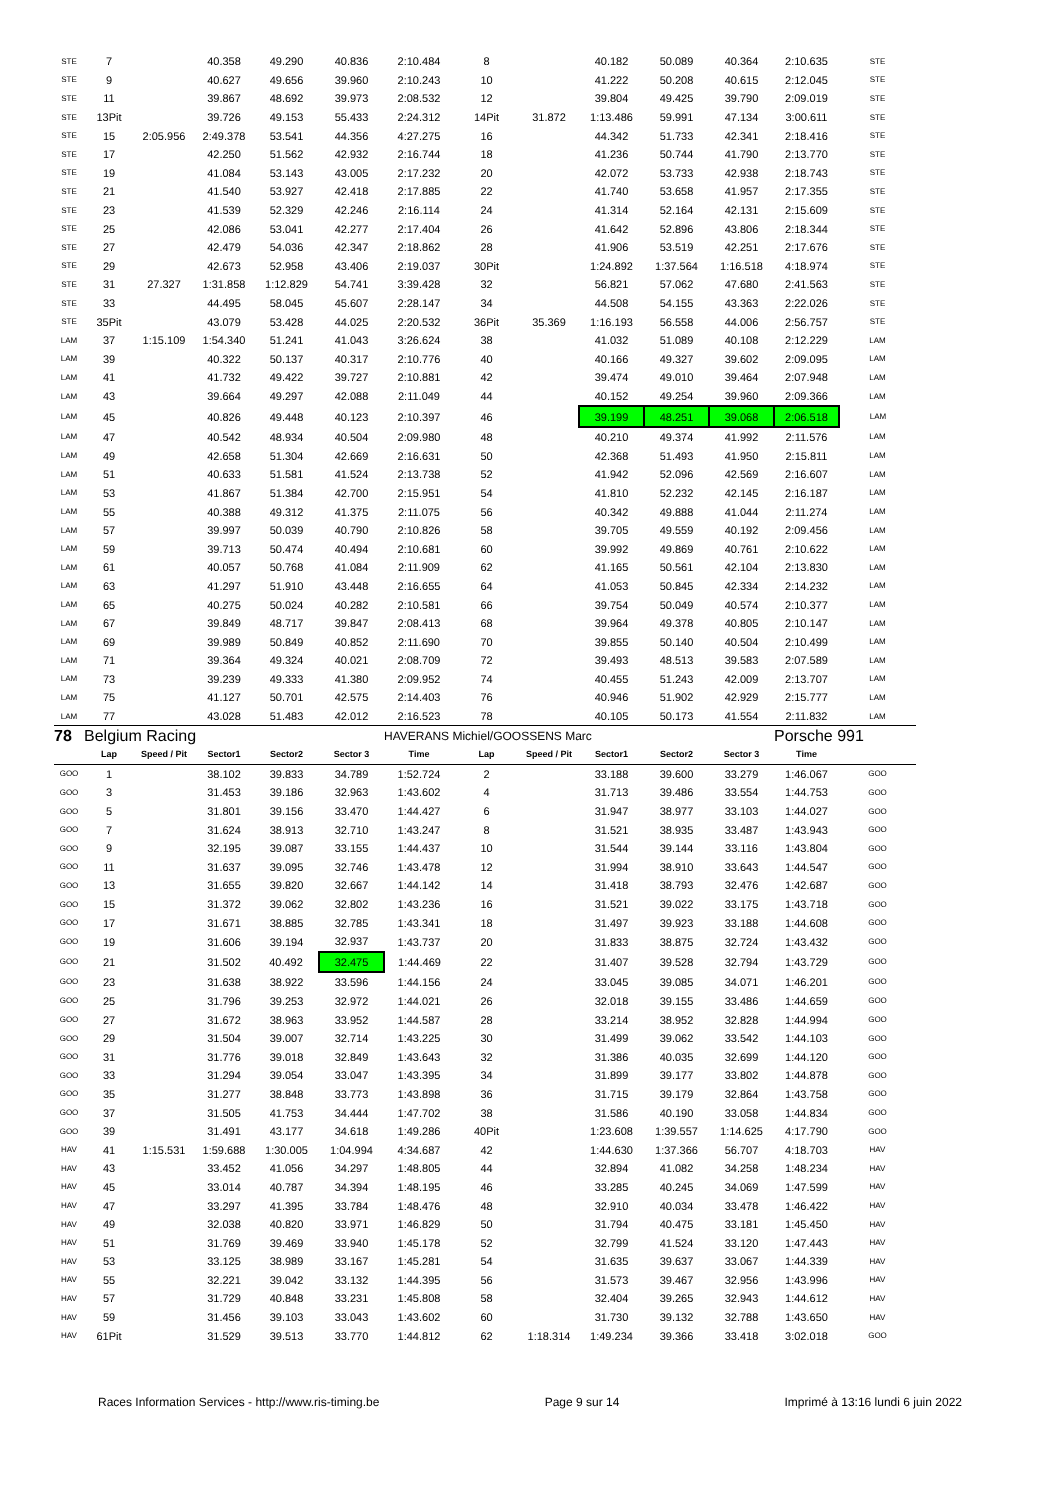| STE | 7 | | 40.358 | 49.290 | 40.836 | 2:10.484 | 8 | | 40.182 | 50.089 | 40.364 | 2:10.635 | STE |
| STE | 9 | | 40.627 | 49.656 | 39.960 | 2:10.243 | 10 | | 41.222 | 50.208 | 40.615 | 2:12.045 | STE |
| STE | 11 | | 39.867 | 48.692 | 39.973 | 2:08.532 | 12 | | 39.804 | 49.425 | 39.790 | 2:09.019 | STE |
| STE | 13Pit | | 39.726 | 49.153 | 55.433 | 2:24.312 | 14Pit | 31.872 | 1:13.486 | 59.991 | 47.134 | 3:00.611 | STE |
| STE | 15 | 2:05.956 | 2:49.378 | 53.541 | 44.356 | 4:27.275 | 16 | | 44.342 | 51.733 | 42.341 | 2:18.416 | STE |
| STE | 17 | | 42.250 | 51.562 | 42.932 | 2:16.744 | 18 | | 41.236 | 50.744 | 41.790 | 2:13.770 | STE |
| STE | 19 | | 41.084 | 53.143 | 43.005 | 2:17.232 | 20 | | 42.072 | 53.733 | 42.938 | 2:18.743 | STE |
| STE | 21 | | 41.540 | 53.927 | 42.418 | 2:17.885 | 22 | | 41.740 | 53.658 | 41.957 | 2:17.355 | STE |
| STE | 23 | | 41.539 | 52.329 | 42.246 | 2:16.114 | 24 | | 41.314 | 52.164 | 42.131 | 2:15.609 | STE |
| STE | 25 | | 42.086 | 53.041 | 42.277 | 2:17.404 | 26 | | 41.642 | 52.896 | 43.806 | 2:18.344 | STE |
| STE | 27 | | 42.479 | 54.036 | 42.347 | 2:18.862 | 28 | | 41.906 | 53.519 | 42.251 | 2:17.676 | STE |
| STE | 29 | | 42.673 | 52.958 | 43.406 | 2:19.037 | 30Pit | | 1:24.892 | 1:37.564 | 1:16.518 | 4:18.974 | STE |
| STE | 31 | 27.327 | 1:31.858 | 1:12.829 | 54.741 | 3:39.428 | 32 | | 56.821 | 57.062 | 47.680 | 2:41.563 | STE |
| STE | 33 | | 44.495 | 58.045 | 45.607 | 2:28.147 | 34 | | 44.508 | 54.155 | 43.363 | 2:22.026 | STE |
| STE | 35Pit | | 43.079 | 53.428 | 44.025 | 2:20.532 | 36Pit | 35.369 | 1:16.193 | 56.558 | 44.006 | 2:56.757 | STE |
| LAM | 37 | 1:15.109 | 1:54.340 | 51.241 | 41.043 | 3:26.624 | 38 | | 41.032 | 51.089 | 40.108 | 2:12.229 | LAM |
| LAM | 39 | | 40.322 | 50.137 | 40.317 | 2:10.776 | 40 | | 40.166 | 49.327 | 39.602 | 2:09.095 | LAM |
| LAM | 41 | | 41.732 | 49.422 | 39.727 | 2:10.881 | 42 | | 39.474 | 49.010 | 39.464 | 2:07.948 | LAM |
| LAM | 43 | | 39.664 | 49.297 | 42.088 | 2:11.049 | 44 | | 40.152 | 49.254 | 39.960 | 2:09.366 | LAM |
| LAM | 45 | | 40.826 | 49.448 | 40.123 | 2:10.397 | 46 | | 39.199 | 48.251 | 39.068 | 2:06.518 | LAM |
| LAM | 47 | | 40.542 | 48.934 | 40.504 | 2:09.980 | 48 | | 40.210 | 49.374 | 41.992 | 2:11.576 | LAM |
| LAM | 49 | | 42.658 | 51.304 | 42.669 | 2:16.631 | 50 | | 42.368 | 51.493 | 41.950 | 2:15.811 | LAM |
| LAM | 51 | | 40.633 | 51.581 | 41.524 | 2:13.738 | 52 | | 41.942 | 52.096 | 42.569 | 2:16.607 | LAM |
| LAM | 53 | | 41.867 | 51.384 | 42.700 | 2:15.951 | 54 | | 41.810 | 52.232 | 42.145 | 2:16.187 | LAM |
| LAM | 55 | | 40.388 | 49.312 | 41.375 | 2:11.075 | 56 | | 40.342 | 49.888 | 41.044 | 2:11.274 | LAM |
| LAM | 57 | | 39.997 | 50.039 | 40.790 | 2:10.826 | 58 | | 39.705 | 49.559 | 40.192 | 2:09.456 | LAM |
| LAM | 59 | | 39.713 | 50.474 | 40.494 | 2:10.681 | 60 | | 39.992 | 49.869 | 40.761 | 2:10.622 | LAM |
| LAM | 61 | | 40.057 | 50.768 | 41.084 | 2:11.909 | 62 | | 41.165 | 50.561 | 42.104 | 2:13.830 | LAM |
| LAM | 63 | | 41.297 | 51.910 | 43.448 | 2:16.655 | 64 | | 41.053 | 50.845 | 42.334 | 2:14.232 | LAM |
| LAM | 65 | | 40.275 | 50.024 | 40.282 | 2:10.581 | 66 | | 39.754 | 50.049 | 40.574 | 2:10.377 | LAM |
| LAM | 67 | | 39.849 | 48.717 | 39.847 | 2:08.413 | 68 | | 39.964 | 49.378 | 40.805 | 2:10.147 | LAM |
| LAM | 69 | | 39.989 | 50.849 | 40.852 | 2:11.690 | 70 | | 39.855 | 50.140 | 40.504 | 2:10.499 | LAM |
| LAM | 71 | | 39.364 | 49.324 | 40.021 | 2:08.709 | 72 | | 39.493 | 48.513 | 39.583 | 2:07.589 | LAM |
| LAM | 73 | | 39.239 | 49.333 | 41.380 | 2:09.952 | 74 | | 40.455 | 51.243 | 42.009 | 2:13.707 | LAM |
| LAM | 75 | | 41.127 | 50.701 | 42.575 | 2:14.403 | 76 | | 40.946 | 51.902 | 42.929 | 2:15.777 | LAM |
| LAM | 77 | | 43.028 | 51.483 | 42.012 | 2:16.523 | 78 | | 40.105 | 50.173 | 41.554 | 2:11.832 | LAM |
| 78 | Belgium Racing | | | | | HAVERANS Michiel/GOOSSENS Marc | | | | | | Porsche 991 | |
| | Lap | Speed / Pit | Sector1 | Sector2 | Sector 3 | Time | Lap | Speed / Pit | Sector1 | Sector2 | Sector 3 | Time | |
| GOO | 1 | | 38.102 | 39.833 | 34.789 | 1:52.724 | 2 | | 33.188 | 39.600 | 33.279 | 1:46.067 | GOO |
| GOO | 3 | | 31.453 | 39.186 | 32.963 | 1:43.602 | 4 | | 31.713 | 39.486 | 33.554 | 1:44.753 | GOO |
| GOO | 5 | | 31.801 | 39.156 | 33.470 | 1:44.427 | 6 | | 31.947 | 38.977 | 33.103 | 1:44.027 | GOO |
| GOO | 7 | | 31.624 | 38.913 | 32.710 | 1:43.247 | 8 | | 31.521 | 38.935 | 33.487 | 1:43.943 | GOO |
| GOO | 9 | | 32.195 | 39.087 | 33.155 | 1:44.437 | 10 | | 31.544 | 39.144 | 33.116 | 1:43.804 | GOO |
| GOO | 11 | | 31.637 | 39.095 | 32.746 | 1:43.478 | 12 | | 31.994 | 38.910 | 33.643 | 1:44.547 | GOO |
| GOO | 13 | | 31.655 | 39.820 | 32.667 | 1:44.142 | 14 | | 31.418 | 38.793 | 32.476 | 1:42.687 | GOO |
| GOO | 15 | | 31.372 | 39.062 | 32.802 | 1:43.236 | 16 | | 31.521 | 39.022 | 33.175 | 1:43.718 | GOO |
| GOO | 17 | | 31.671 | 38.885 | 32.785 | 1:43.341 | 18 | | 31.497 | 39.923 | 33.188 | 1:44.608 | GOO |
| GOO | 19 | | 31.606 | 39.194 | 32.937 | 1:43.737 | 20 | | 31.833 | 38.875 | 32.724 | 1:43.432 | GOO |
| GOO | 21 | | 31.502 | 40.492 | 32.475 | 1:44.469 | 22 | | 31.407 | 39.528 | 32.794 | 1:43.729 | GOO |
| GOO | 23 | | 31.638 | 38.922 | 33.596 | 1:44.156 | 24 | | 33.045 | 39.085 | 34.071 | 1:46.201 | GOO |
| GOO | 25 | | 31.796 | 39.253 | 32.972 | 1:44.021 | 26 | | 32.018 | 39.155 | 33.486 | 1:44.659 | GOO |
| GOO | 27 | | 31.672 | 38.963 | 33.952 | 1:44.587 | 28 | | 33.214 | 38.952 | 32.828 | 1:44.994 | GOO |
| GOO | 29 | | 31.504 | 39.007 | 32.714 | 1:43.225 | 30 | | 31.499 | 39.062 | 33.542 | 1:44.103 | GOO |
| GOO | 31 | | 31.776 | 39.018 | 32.849 | 1:43.643 | 32 | | 31.386 | 40.035 | 32.699 | 1:44.120 | GOO |
| GOO | 33 | | 31.294 | 39.054 | 33.047 | 1:43.395 | 34 | | 31.899 | 39.177 | 33.802 | 1:44.878 | GOO |
| GOO | 35 | | 31.277 | 38.848 | 33.773 | 1:43.898 | 36 | | 31.715 | 39.179 | 32.864 | 1:43.758 | GOO |
| GOO | 37 | | 31.505 | 41.753 | 34.444 | 1:47.702 | 38 | | 31.586 | 40.190 | 33.058 | 1:44.834 | GOO |
| GOO | 39 | | 31.491 | 43.177 | 34.618 | 1:49.286 | 40Pit | | 1:23.608 | 1:39.557 | 1:14.625 | 4:17.790 | GOO |
| HAV | 41 | 1:15.531 | 1:59.688 | 1:30.005 | 1:04.994 | 4:34.687 | 42 | | 1:44.630 | 1:37.366 | 56.707 | 4:18.703 | HAV |
| HAV | 43 | | 33.452 | 41.056 | 34.297 | 1:48.805 | 44 | | 32.894 | 41.082 | 34.258 | 1:48.234 | HAV |
| HAV | 45 | | 33.014 | 40.787 | 34.394 | 1:48.195 | 46 | | 33.285 | 40.245 | 34.069 | 1:47.599 | HAV |
| HAV | 47 | | 33.297 | 41.395 | 33.784 | 1:48.476 | 48 | | 32.910 | 40.034 | 33.478 | 1:46.422 | HAV |
| HAV | 49 | | 32.038 | 40.820 | 33.971 | 1:46.829 | 50 | | 31.794 | 40.475 | 33.181 | 1:45.450 | HAV |
| HAV | 51 | | 31.769 | 39.469 | 33.940 | 1:45.178 | 52 | | 32.799 | 41.524 | 33.120 | 1:47.443 | HAV |
| HAV | 53 | | 33.125 | 38.989 | 33.167 | 1:45.281 | 54 | | 31.635 | 39.637 | 33.067 | 1:44.339 | HAV |
| HAV | 55 | | 32.221 | 39.042 | 33.132 | 1:44.395 | 56 | | 31.573 | 39.467 | 32.956 | 1:43.996 | HAV |
| HAV | 57 | | 31.729 | 40.848 | 33.231 | 1:45.808 | 58 | | 32.404 | 39.265 | 32.943 | 1:44.612 | HAV |
| HAV | 59 | | 31.456 | 39.103 | 33.043 | 1:43.602 | 60 | | 31.730 | 39.132 | 32.788 | 1:43.650 | HAV |
| HAV | 61Pit | | 31.529 | 39.513 | 33.770 | 1:44.812 | 62 | 1:18.314 | 1:49.234 | 39.366 | 33.418 | 3:02.018 | GOO |
Races Information Services - http://www.ris-timing.be Page 9 sur 14 Imprimé à 13:16 lundi 6 juin 2022